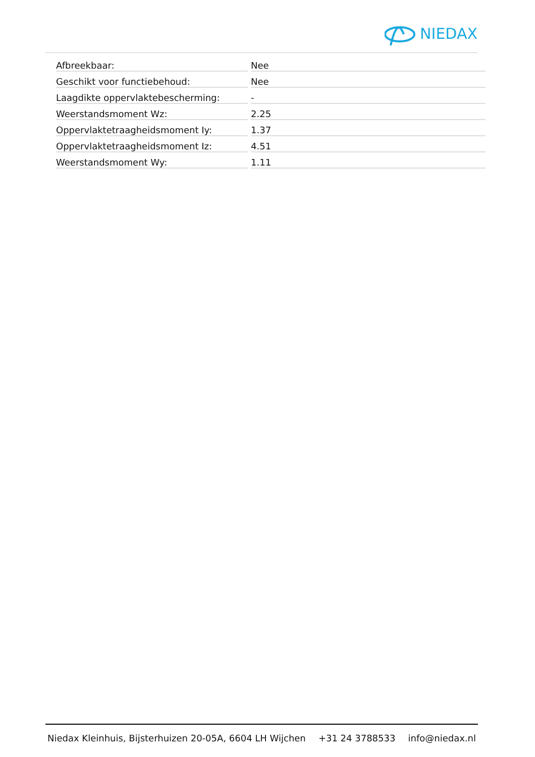NIEDAX
| Afbreekbaar: | Nee |
| Geschikt voor functiebehoud: | Nee |
| Laagdikte oppervlaktebescherming: | - |
| Weerstandsmoment Wz: | 2.25 |
| Oppervlaktetraagheidsmoment Iy: | 1.37 |
| Oppervlaktetraagheidsmoment Iz: | 4.51 |
| Weerstandsmoment Wy: | 1.11 |
Niedax Kleinhuis, Bijsterhuizen 20-05A, 6604 LH Wijchen +31 24 3788533 info@niedax.nl